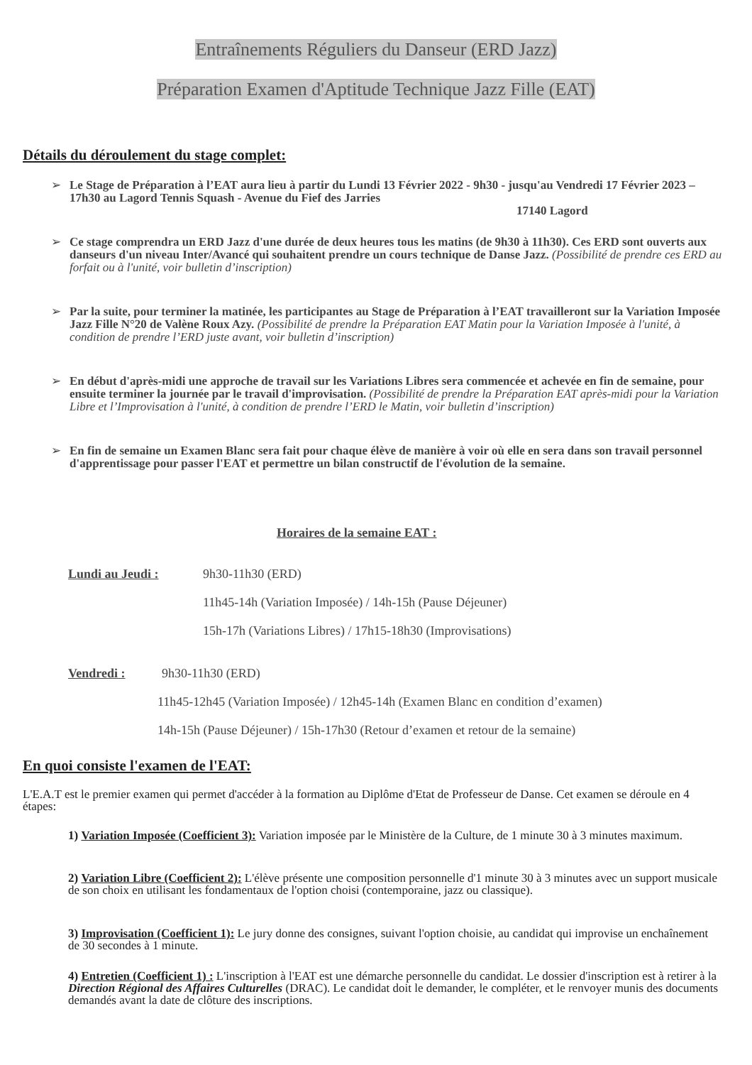Entraînements Réguliers du Danseur (ERD Jazz)
Préparation Examen d'Aptitude Technique Jazz Fille (EAT)
Détails du déroulement du stage complet:
➢
Le Stage de Préparation à l’EAT aura lieu à partir du Lundi 13 Février 2022 - 9h30 - jusqu'au Vendredi 17 Février 2023 – 17h30 au Lagord Tennis Squash - Avenue du Fief des Jarries
17140 Lagord
➢
Ce stage comprendra un ERD Jazz d'une durée de deux heures tous les matins (de 9h30 à 11h30). Ces ERD sont ouverts aux danseurs d'un niveau Inter/Avancé qui souhaitent prendre un cours technique de Danse Jazz. (Possibilité de prendre ces ERD au forfait ou à l'unité, voir bulletin d’inscription)
➢
Par la suite, pour terminer la matinée, les participantes au Stage de Préparation à l’EAT travailleront sur la Variation Imposée Jazz Fille N°20 de Valène Roux Azy. (Possibilité de prendre la Préparation EAT Matin pour la Variation Imposée à l'unité, à condition de prendre l’ERD juste avant, voir bulletin d’inscription)
➢
En début d'après-midi une approche de travail sur les Variations Libres sera commencée et achevée en fin de semaine, pour ensuite terminer la journée par le travail d'improvisation. (Possibilité de prendre la Préparation EAT après-midi pour la Variation Libre et l’Improvisation à l'unité, à condition de prendre l’ERD le Matin, voir bulletin d’inscription)
➢
En fin de semaine un Examen Blanc sera fait pour chaque élève de manière à voir où elle en sera dans son travail personnel d'apprentissage pour passer l'EAT et permettre un bilan constructif de l'évolution de la semaine.
Horaires de la semaine EAT :
Lundi au Jeudi : 9h30-11h30 (ERD)
11h45-14h (Variation Imposée) / 14h-15h (Pause Déjeuner)
15h-17h (Variations Libres) / 17h15-18h30 (Improvisations)
Vendredi : 9h30-11h30 (ERD)
11h45-12h45 (Variation Imposée) / 12h45-14h (Examen Blanc en condition d’examen)
14h-15h (Pause Déjeuner) / 15h-17h30 (Retour d’examen et retour de la semaine)
En quoi consiste l'examen de l'EAT:
L'E.A.T est le premier examen qui permet d'accéder à la formation au Diplôme d'Etat de Professeur de Danse. Cet examen se déroule en 4 étapes:
1) Variation Imposée (Coefficient 3): Variation imposée par le Ministère de la Culture, de 1 minute 30 à 3 minutes maximum.
2) Variation Libre (Coefficient 2): L'élève présente une composition personnelle d'1 minute 30 à 3 minutes avec un support musicale de son choix en utilisant les fondamentaux de l'option choisi (contemporaine, jazz ou classique).
3) Improvisation (Coefficient 1): Le jury donne des consignes, suivant l'option choisie, au candidat qui improvise un enchaînement de 30 secondes à 1 minute.
4) Entretien (Coefficient 1) : L'inscription à l'EAT est une démarche personnelle du candidat. Le dossier d'inscription est à retirer à la Direction Régional des Affaires Culturelles (DRAC). Le candidat doit le demander, le compléter, et le renvoyer munis des documents demandés avant la date de clôture des inscriptions.